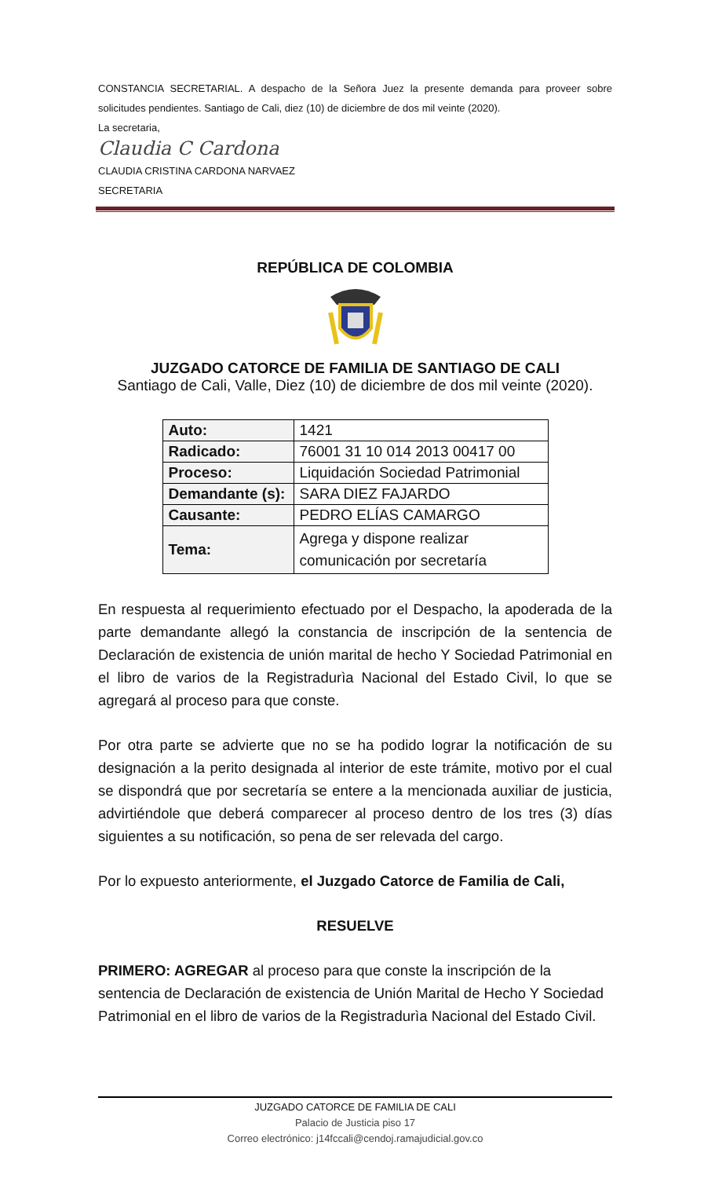CONSTANCIA SECRETARIAL. A despacho de la Señora Juez la presente demanda para proveer sobre solicitudes pendientes. Santiago de Cali, diez (10) de diciembre de dos mil veinte (2020).
La secretaria,
Claudia C Cardona
CLAUDIA CRISTINA CARDONA NARVAEZ
SECRETARIA
REPÚBLICA DE COLOMBIA
JUZGADO CATORCE DE FAMILIA DE SANTIAGO DE CALI
Santiago de Cali, Valle, Diez (10) de diciembre de dos mil veinte (2020).
| Auto: | 1421 |
| Radicado: | 76001 31 10 014 2013 00417 00 |
| Proceso: | Liquidación Sociedad Patrimonial |
| Demandante (s): | SARA DIEZ FAJARDO |
| Causante: | PEDRO ELÍAS CAMARGO |
| Tema: | Agrega y dispone realizar comunicación por secretaría |
En respuesta al requerimiento efectuado por el Despacho, la apoderada de la parte demandante allegó la constancia de inscripción de la sentencia de Declaración de existencia de unión marital de hecho Y Sociedad Patrimonial en el libro de varios de la Registradurìa Nacional del Estado Civil, lo que se agregará al proceso para que conste.
Por otra parte se advierte que no se ha podido lograr la notificación de su designación a la perito designada al interior de este trámite, motivo por el cual se dispondrá que por secretaría se entere a la mencionada auxiliar de justicia, advirtiéndole que deberá comparecer al proceso dentro de los tres (3) días siguientes a su notificación, so pena de ser relevada del cargo.
Por lo expuesto anteriormente, el Juzgado Catorce de Familia de Cali,
RESUELVE
PRIMERO: AGREGAR al proceso para que conste la inscripción de la sentencia de Declaración de existencia de Unión Marital de Hecho Y Sociedad Patrimonial en el libro de varios de la Registradurìa Nacional del Estado Civil.
JUZGADO CATORCE DE FAMILIA DE CALI
Palacio de Justicia piso 17
Correo electrónico: j14fccali@cendoj.ramajudicial.gov.co